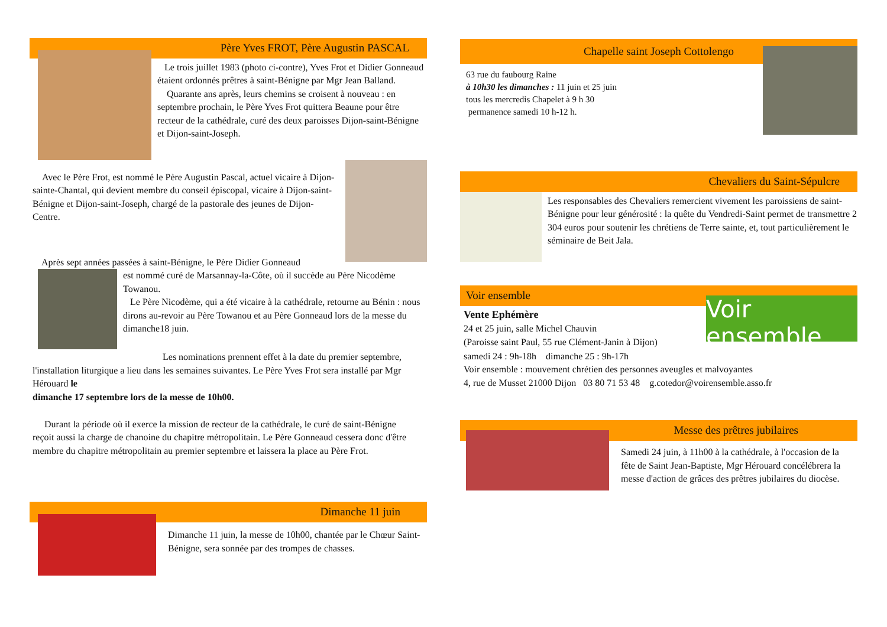Père Yves FROT, Père Augustin PASCAL
Le trois juillet 1983 (photo ci-contre), Yves Frot et Didier Gonneaud étaient ordonnés prêtres à saint-Bénigne par Mgr Jean Balland.
Quarante ans après, leurs chemins se croisent à nouveau : en septembre prochain, le Père Yves Frot quittera Beaune pour être recteur de la cathédrale, curé des deux paroisses Dijon-saint-Bénigne et Dijon-saint-Joseph.
Avec le Père Frot, est nommé le Père Augustin Pascal, actuel vicaire à Dijon-sainte-Chantal, qui devient membre du conseil épiscopal, vicaire à Dijon-saint-Bénigne et Dijon-saint-Joseph, chargé de la pastorale des jeunes de Dijon-Centre.
Après sept années passées à saint-Bénigne, le Père Didier Gonneaud
est nommé curé de Marsannay-la-Côte, où il succède au Père Nicodème Towanou.
Le Père Nicodème, qui a été vicaire à la cathédrale, retourne au Bénin : nous dirons au-revoir au Père Towanou et au Père Gonneaud lors de la messe du dimanche18 juin.
Les nominations prennent effet à la date du premier septembre, l'installation liturgique a lieu dans les semaines suivantes. Le Père Yves Frot sera installé par Mgr Hérouard le
dimanche 17 septembre lors de la messe de 10h00.
Durant la période où il exerce la mission de recteur de la cathédrale, le curé de saint-Bénigne reçoit aussi la charge de chanoine du chapitre métropolitain. Le Père Gonneaud cessera donc d'être membre du chapitre métropolitain au premier septembre et laissera la place au Père Frot.
Dimanche 11 juin
Dimanche 11 juin, la messe de 10h00, chantée par le Chœur Saint-Bénigne, sera sonnée par des trompes de chasses.
Chapelle saint Joseph Cottolengo
63 rue du faubourg Raine
à 10h30 les dimanches : 11 juin et 25 juin
tous les mercredis Chapelet à 9 h 30
permanence samedi 10 h-12 h.
Chevaliers du Saint-Sépulcre
Les responsables des Chevaliers remercient vivement les paroissiens de saint-Bénigne pour leur générosité : la quête du Vendredi-Saint permet de transmettre 2 304 euros pour soutenir les chrétiens de Terre sainte, et, tout particulièrement le séminaire de Beit Jala.
Voir ensemble
Vente Ephémère
24 et 25 juin, salle Michel Chauvin
(Paroisse saint Paul, 55 rue Clément-Janin à Dijon)
Voir ensemble
samedi 24 : 9h-18h dimanche 25 : 9h-17h
Voir ensemble : mouvement chrétien des personnes aveugles et malvoyantes
4, rue de Musset 21000 Dijon 03 80 71 53 48 g.cotedor@voirensemble.asso.fr
Messe des prêtres jubilaires
Samedi 24 juin, à 11h00 à la cathédrale, à l'occasion de la fête de Saint Jean-Baptiste, Mgr Hérouard concélébrera la messe d'action de grâces des prêtres jubilaires du diocèse.